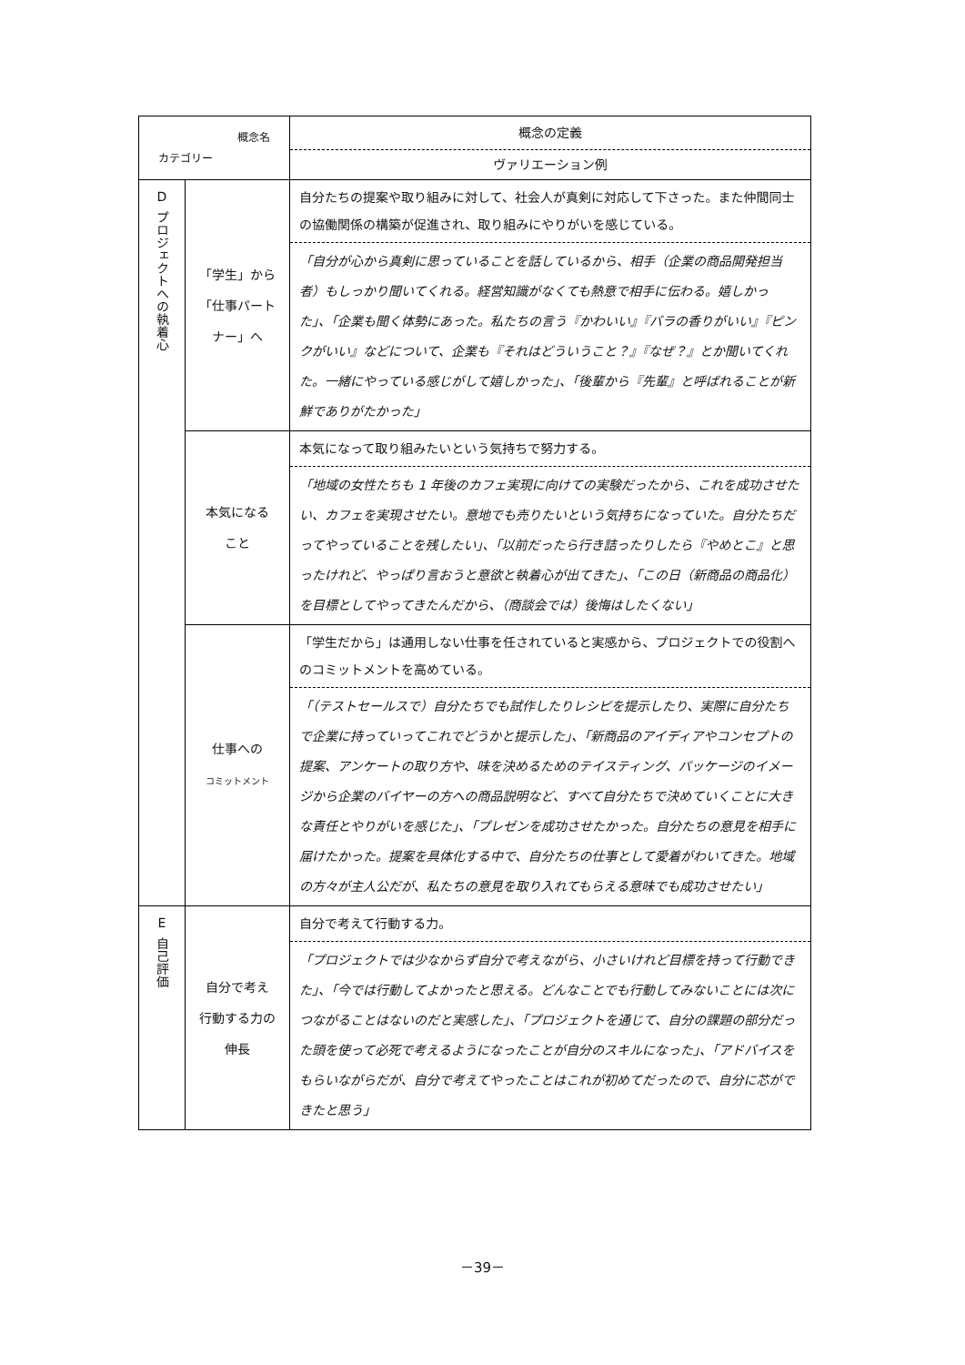| 概念名 カテゴリー | | 概念の定義 ヴァリエーション例 |
| --- | --- | --- |
| D プロジェクトへの執着心 | 「学生」から 「仕事パート ナー」へ | 自分たちの提案や取り組みに対して、社会人が真剣に対応して下さった。また仲間同士の協働関係の構築が促進され、取り組みにやりがいを感じている。 「自分が心から真剣に思っていることを話しているから、相手（企業の商品開発担当者）もしっかり聞いてくれる。経営知識がなくても熱意で相手に伝わる。嬉しかった」、「企業も聞く体勢にあった。私たちの言う『かわいい』『バラの香りがいい』『ピンクがいい』などについて、企業も『それはどういうこと？』『なぜ？』とか聞いてくれた。一緒にやっている感じがして嬉しかった」、「後輩から『先輩』と呼ばれることが新鮮でありがたかった」 |
| | 本気になる こと | 本気になって取り組みたいという気持ちで努力する。 「地域の女性たちも 1 年後のカフェ実現に向けての実験だったから、これを成功させたい、カフェを実現させたい。意地でも売りたいという気持ちになっていた。自分たちだってやっていることを残したい」、「以前だったら行き詰ったりしたら『やめとこ』と思ったけれど、やっぱり言おうと意欲と執着心が出てきた」、「この日（新商品の商品化）を目標としてやってきたんだから、（商談会では）後悔はしたくない」 |
| | 仕事への コミットメント | 「学生だから」は通用しない仕事を任されていると実感から、プロジェクトでの役割へのコミットメントを高めている。 「（テストセールスで）自分たちでも試作したりレシピを提示したり、実際に自分たちで企業に持っていってこれでどうかと提示した」、「新商品のアイディアやコンセプトの提案、アンケートの取り方や、味を決めるためのテイスティング、パッケージのイメージから企業のバイヤーの方への商品説明など、すべて自分たちで決めていくことに大きな責任とやりがいを感じた」、「プレゼンを成功させたかった。自分たちの意見を相手に届けたかった。提案を具体化する中で、自分たちの仕事として愛着がわいてきた。地域の方々が主人公だが、私たちの意見を取り入れてもらえる意味でも成功させたい」 |
| E 自己評価 | 自分で考え 行動する力の 伸長 | 自分で考えて行動する力。 「プロジェクトでは少なからず自分で考えながら、小さいけれど目標を持って行動できた」、「今では行動してよかったと思える。どんなことでも行動してみないことには次につながることはないのだと実感した」、「プロジェクトを通じて、自分の課題の部分だった頭を使って必死で考えるようになったことが自分のスキルになった」、「アドバイスをもらいながらだが、自分で考えてやったことはこれが初めてだったので、自分に芯ができたと思う」 |
－39－